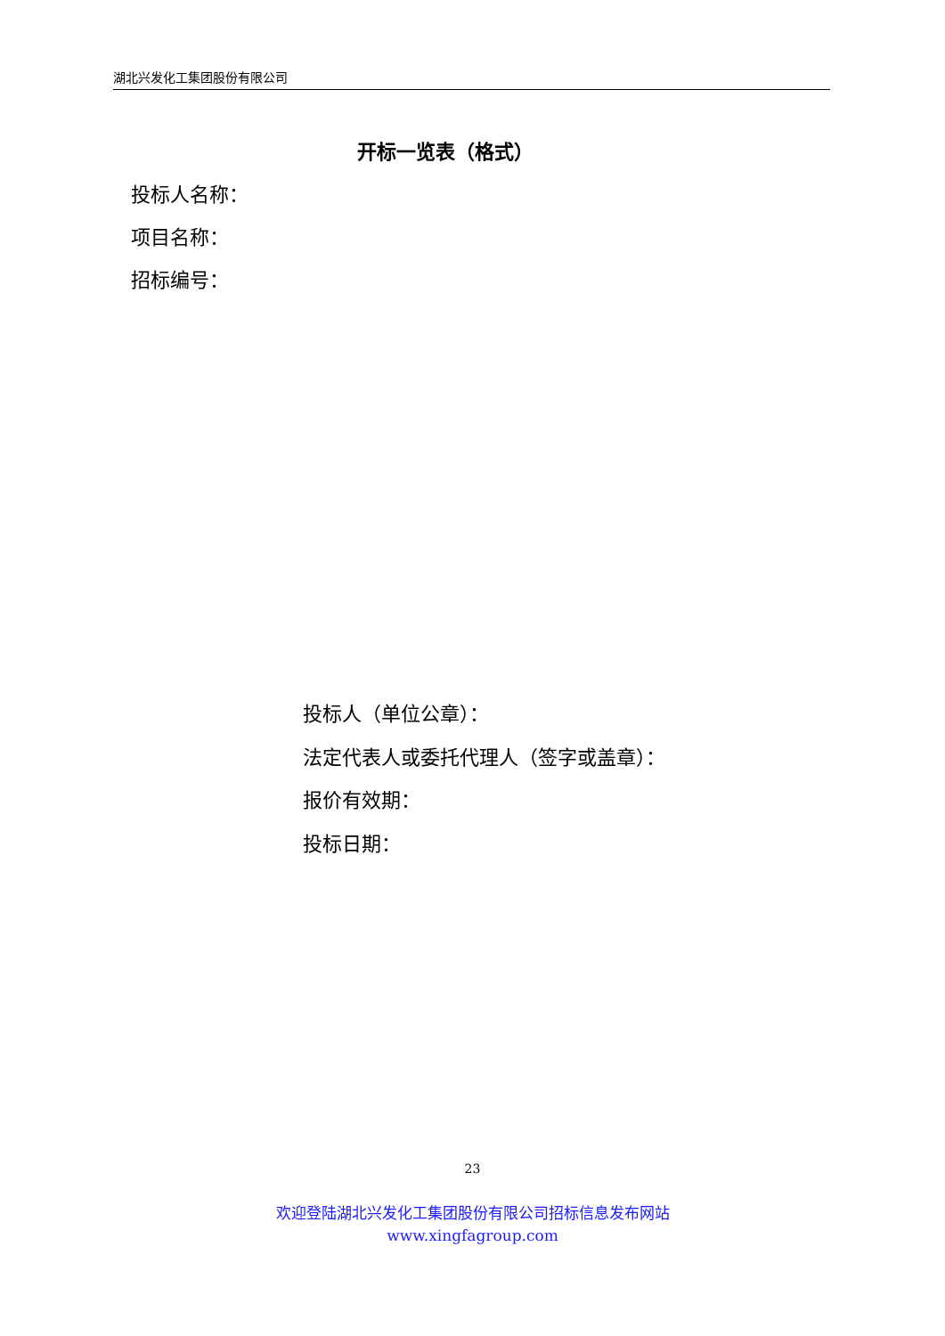湖北兴发化工集团股份有限公司
开标一览表（格式）
投标人名称：
项目名称：
招标编号：
投标人（单位公章）：
法定代表人或委托代理人（签字或盖章）：
报价有效期：
投标日期：
23
欢迎登陆湖北兴发化工集团股份有限公司招标信息发布网站
www.xingfagroup.com